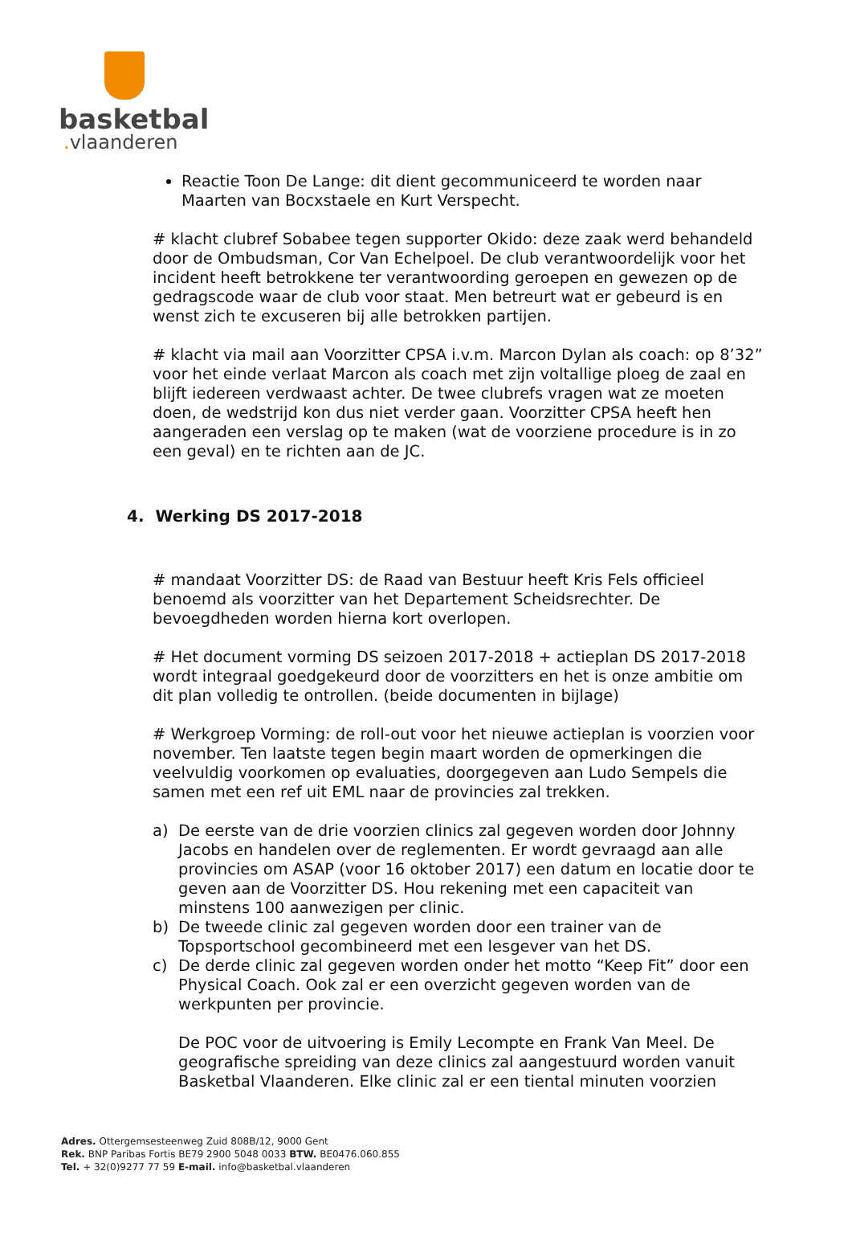basketbal
. vlaanderen
Reactie Toon De Lange: dit dient gecommuniceerd te worden naar Maarten van Bocxstaele en Kurt Verspecht.
# klacht clubref Sobabee tegen supporter Okido: deze zaak werd behandeld door de Ombudsman, Cor Van Echelpoel. De club verantwoordelijk voor het incident heeft betrokkene ter verantwoording geroepen en gewezen op de gedragscode waar de club voor staat. Men betreurt wat er gebeurd is en wenst zich te excuseren bij alle betrokken partijen.
# klacht via mail aan Voorzitter CPSA i.v.m. Marcon Dylan als coach: op 8’32” voor het einde verlaat Marcon als coach met zijn voltallige ploeg de zaal en blijft iedereen verdwaast achter. De twee clubrefs vragen wat ze moeten doen, de wedstrijd kon dus niet verder gaan. Voorzitter CPSA heeft hen aangeraden een verslag op te maken (wat de voorziene procedure is in zo een geval) en te richten aan de JC.
4. Werking DS 2017-2018
# mandaat Voorzitter DS: de Raad van Bestuur heeft Kris Fels officieel benoemd als voorzitter van het Departement Scheidsrechter. De bevoegdheden worden hierna kort overlopen.
# Het document vorming DS seizoen 2017-2018 + actieplan DS 2017-2018 wordt integraal goedgekeurd door de voorzitters en het is onze ambitie om dit plan volledig te ontrollen. (beide documenten in bijlage)
# Werkgroep Vorming: de roll-out voor het nieuwe actieplan is voorzien voor november. Ten laatste tegen begin maart worden de opmerkingen die veelvuldig voorkomen op evaluaties, doorgegeven aan Ludo Sempels die samen met een ref uit EML naar de provincies zal trekken.
a) De eerste van de drie voorzien clinics zal gegeven worden door Johnny Jacobs en handelen over de reglementen. Er wordt gevraagd aan alle provincies om ASAP (voor 16 oktober 2017) een datum en locatie door te geven aan de Voorzitter DS. Hou rekening met een capaciteit van minstens 100 aanwezigen per clinic.
b) De tweede clinic zal gegeven worden door een trainer van de Topsportschool gecombineerd met een lesgever van het DS.
c) De derde clinic zal gegeven worden onder het motto “Keep Fit” door een Physical Coach. Ook zal er een overzicht gegeven worden van de werkpunten per provincie.
De POC voor de uitvoering is Emily Lecompte en Frank Van Meel. De geografische spreiding van deze clinics zal aangestuurd worden vanuit Basketbal Vlaanderen. Elke clinic zal er een tiental minuten voorzien
Adres. Ottergemsesteenweg Zuid 808B/12, 9000 Gent
Rek. BNP Paribas Fortis BE79 2900 5048 0033 BTW. BE0476.060.855
Tel. + 32(0)9277 77 59 E-mail. info@basketbal.vlaanderen